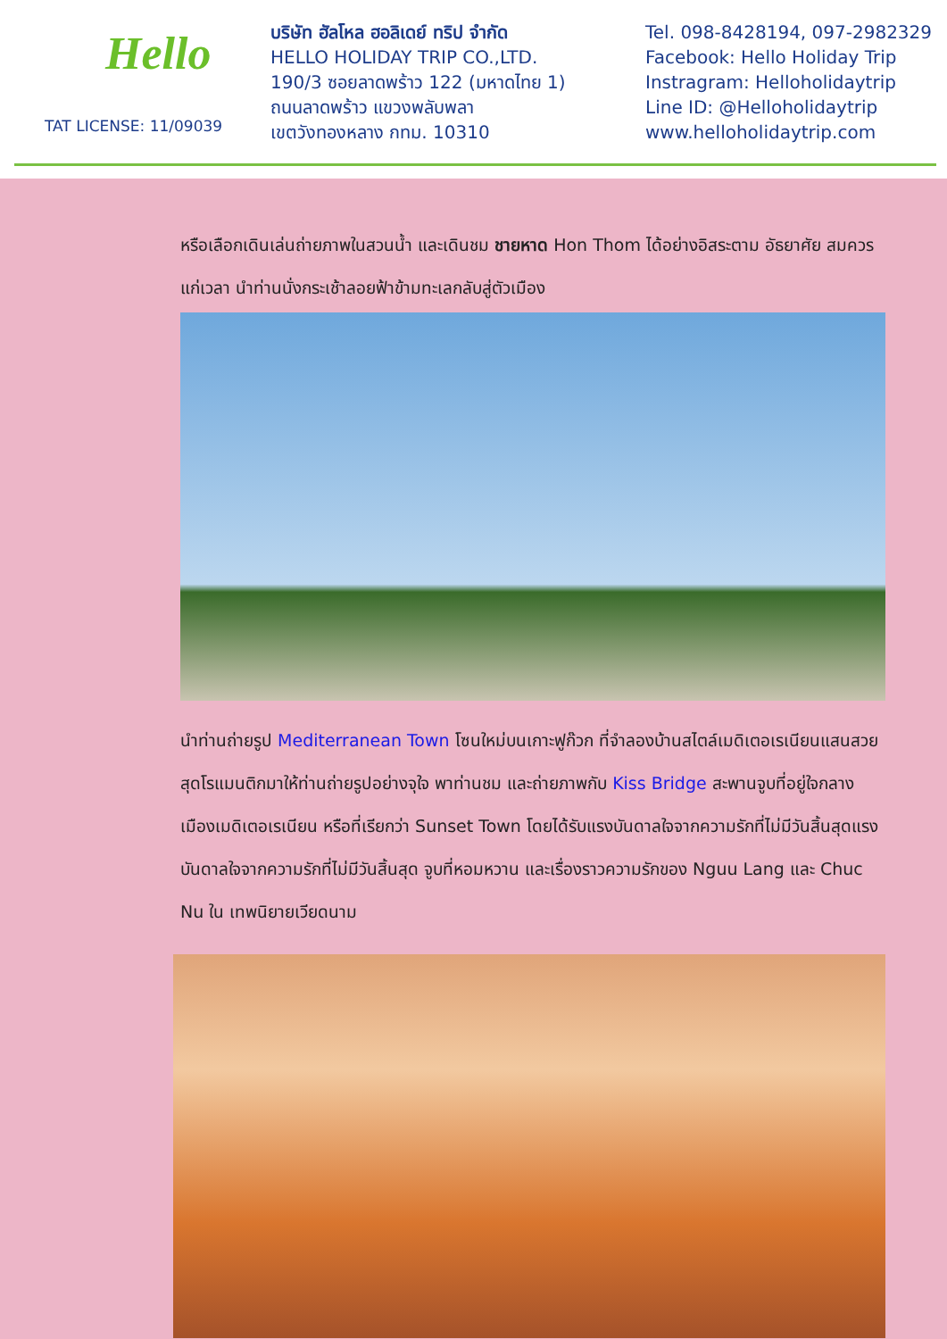Hello
TAT LICENSE: 11/09039
บริษัท ฮัลโหล ฮอลิเดย์ ทริป จำกัด
HELLO HOLIDAY TRIP CO.,LTD.
190/3 ซอยลาดพร้าว 122 (มหาดไทย 1)
ถนนลาดพร้าว แขวงพลับพลา
เขตวังทองหลาง กทม. 10310
Tel. 098-8428194, 097-2982329
Facebook: Hello Holiday Trip
Instragram: Helloholidaytrip
Line ID: @Helloholidaytrip
www.helloholidaytrip.com
หรือเลือกเดินเล่นถ่ายภาพในสวนน้ำ และเดินชม ชายหาด Hon Thom ได้อย่างอิสระตาม อัธยาศัย สมควรแก่เวลา นำท่านนั่งกระเช้าลอยฟ้าข้ามทะเลกลับสู่ตัวเมือง
นำท่านถ่ายรูป Mediterranean Town โซนใหม่บนเกาะฟูก๊วก ที่จำลองบ้านสไตล์เมดิเตอเรเนียนแสนสวย สุดโรแมนติกมาให้ท่านถ่ายรูปอย่างจุใจ พาท่านชม และถ่ายภาพกับ Kiss Bridge สะพานจูบที่อยู่ใจกลางเมืองเมดิเตอเรเนียน หรือที่เรียกว่า Sunset Town โดยได้รับแรงบันดาลใจจากความรักที่ไม่มีวันสิ้นสุดแรงบันดาลใจจากความรักที่ไม่มีวันสิ้นสุด จูบที่หอมหวาน และเรื่องราวความรักของ Nguu Lang และ Chuc Nu ใน เทพนิยายเวียดนาม